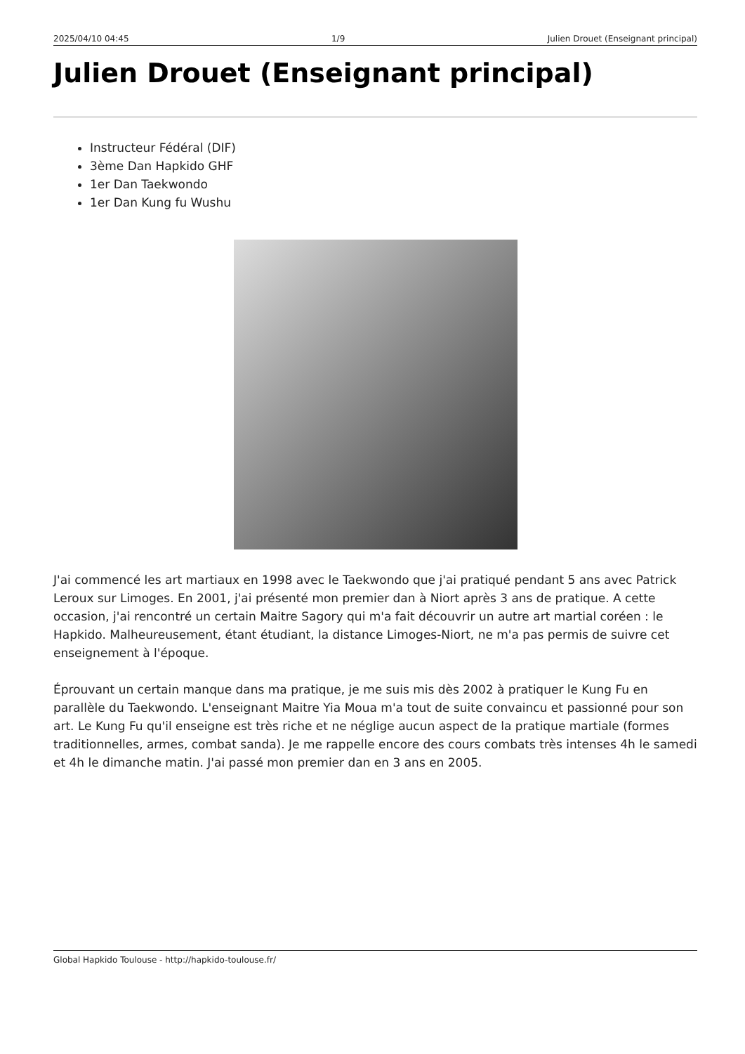2025/04/10 04:45 1/9 Julien Drouet (Enseignant principal)
Julien Drouet (Enseignant principal)
Instructeur Fédéral (DIF)
3ème Dan Hapkido GHF
1er Dan Taekwondo
1er Dan Kung fu Wushu
J'ai commencé les art martiaux en 1998 avec le Taekwondo que j'ai pratiqué pendant 5 ans avec Patrick Leroux sur Limoges. En 2001, j'ai présenté mon premier dan à Niort après 3 ans de pratique. A cette occasion, j'ai rencontré un certain Maitre Sagory qui m'a fait découvrir un autre art martial coréen : le Hapkido. Malheureusement, étant étudiant, la distance Limoges-Niort, ne m'a pas permis de suivre cet enseignement à l'époque.
Éprouvant un certain manque dans ma pratique, je me suis mis dès 2002 à pratiquer le Kung Fu en parallèle du Taekwondo. L'enseignant Maitre Yia Moua m'a tout de suite convaincu et passionné pour son art. Le Kung Fu qu'il enseigne est très riche et ne néglige aucun aspect de la pratique martiale (formes traditionnelles, armes, combat sanda). Je me rappelle encore des cours combats très intenses 4h le samedi et 4h le dimanche matin. J'ai passé mon premier dan en 3 ans en 2005.
Global Hapkido Toulouse - http://hapkido-toulouse.fr/